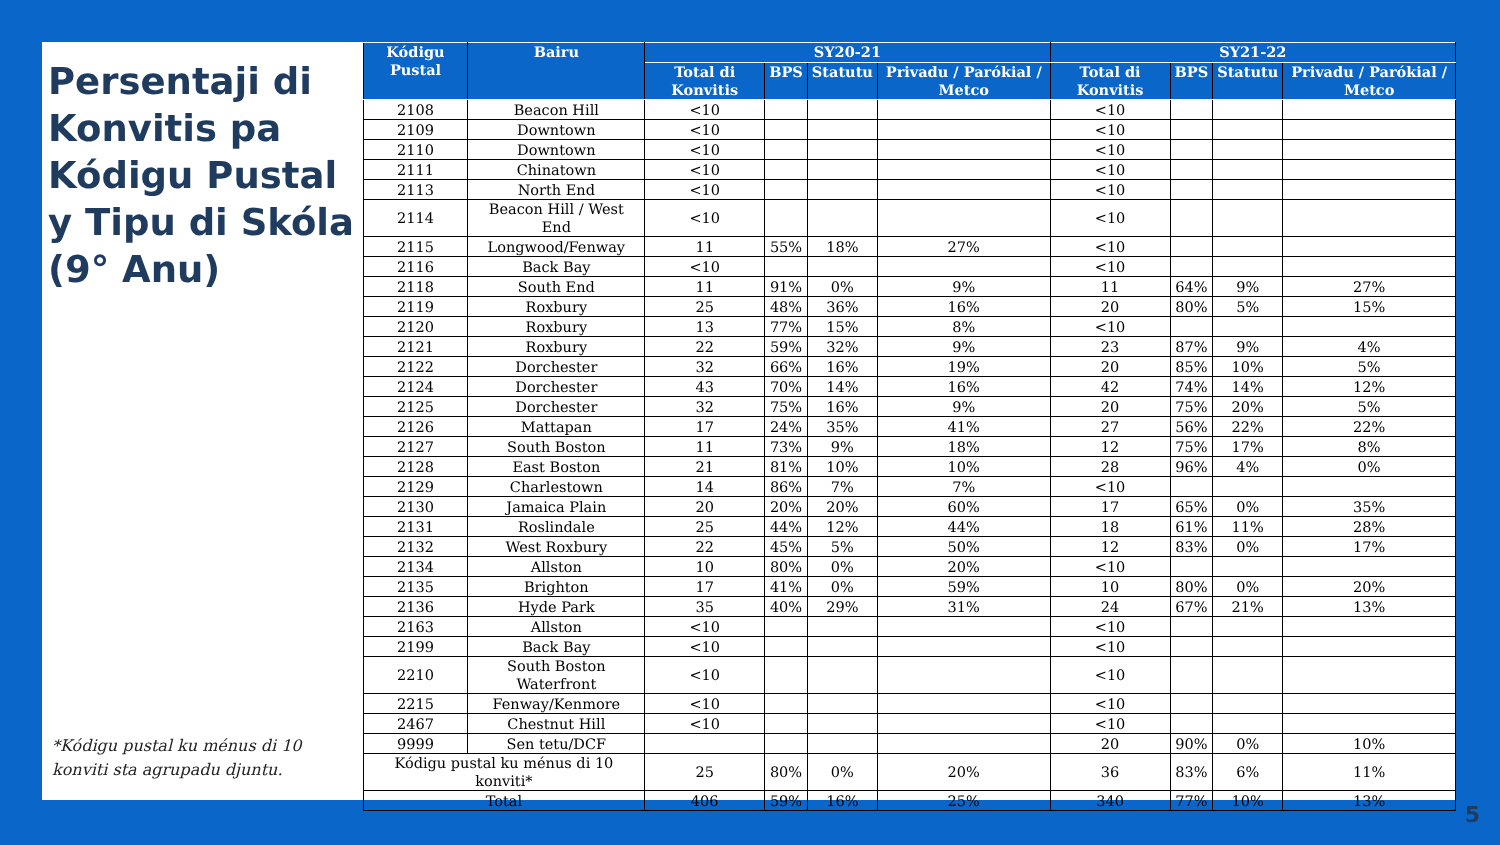Persentaji di Konvitis pa Kódigu Pustal y Tipu di Skóla (9° Anu)
*Kódigu pustal ku ménus di 10 konviti sta agrupadu djuntu.
| Kódigu Pustal | Bairu | SY20-21 | | | | SY21-22 | | | |
| --- | --- | --- | --- | --- | --- | --- | --- | --- | --- |
| | | Total di Konvitis | BPS | Statutu | Privadu / Parókial / Metco | Total di Konvitis | BPS | Statutu | Privadu / Parókial / Metco |
| 2108 | Beacon Hill | <10 | | | | <10 | | | |
| 2109 | Downtown | <10 | | | | <10 | | | |
| 2110 | Downtown | <10 | | | | <10 | | | |
| 2111 | Chinatown | <10 | | | | <10 | | | |
| 2113 | North End | <10 | | | | <10 | | | |
| 2114 | Beacon Hill / West End | <10 | | | | <10 | | | |
| 2115 | Longwood/Fenway | 11 | 55% | 18% | 27% | <10 | | | |
| 2116 | Back Bay | <10 | | | | <10 | | | |
| 2118 | South End | 11 | 91% | 0% | 9% | 11 | 64% | 9% | 27% |
| 2119 | Roxbury | 25 | 48% | 36% | 16% | 20 | 80% | 5% | 15% |
| 2120 | Roxbury | 13 | 77% | 15% | 8% | <10 | | | |
| 2121 | Roxbury | 22 | 59% | 32% | 9% | 23 | 87% | 9% | 4% |
| 2122 | Dorchester | 32 | 66% | 16% | 19% | 20 | 85% | 10% | 5% |
| 2124 | Dorchester | 43 | 70% | 14% | 16% | 42 | 74% | 14% | 12% |
| 2125 | Dorchester | 32 | 75% | 16% | 9% | 20 | 75% | 20% | 5% |
| 2126 | Mattapan | 17 | 24% | 35% | 41% | 27 | 56% | 22% | 22% |
| 2127 | South Boston | 11 | 73% | 9% | 18% | 12 | 75% | 17% | 8% |
| 2128 | East Boston | 21 | 81% | 10% | 10% | 28 | 96% | 4% | 0% |
| 2129 | Charlestown | 14 | 86% | 7% | 7% | <10 | | | |
| 2130 | Jamaica Plain | 20 | 20% | 20% | 60% | 17 | 65% | 0% | 35% |
| 2131 | Roslindale | 25 | 44% | 12% | 44% | 18 | 61% | 11% | 28% |
| 2132 | West Roxbury | 22 | 45% | 5% | 50% | 12 | 83% | 0% | 17% |
| 2134 | Allston | 10 | 80% | 0% | 20% | <10 | | | |
| 2135 | Brighton | 17 | 41% | 0% | 59% | 10 | 80% | 0% | 20% |
| 2136 | Hyde Park | 35 | 40% | 29% | 31% | 24 | 67% | 21% | 13% |
| 2163 | Allston | <10 | | | | <10 | | | |
| 2199 | Back Bay | <10 | | | | <10 | | | |
| 2210 | South Boston Waterfront | <10 | | | | <10 | | | |
| 2215 | Fenway/Kenmore | <10 | | | | <10 | | | |
| 2467 | Chestnut Hill | <10 | | | | <10 | | | |
| 9999 | Sen tetu/DCF | | | | | 20 | 90% | 0% | 10% |
| Kódigu pustal ku ménus di 10 konviti* | | 25 | 80% | 0% | 20% | 36 | 83% | 6% | 11% |
| Total | | 406 | 59% | 16% | 25% | 340 | 77% | 10% | 13% |
5